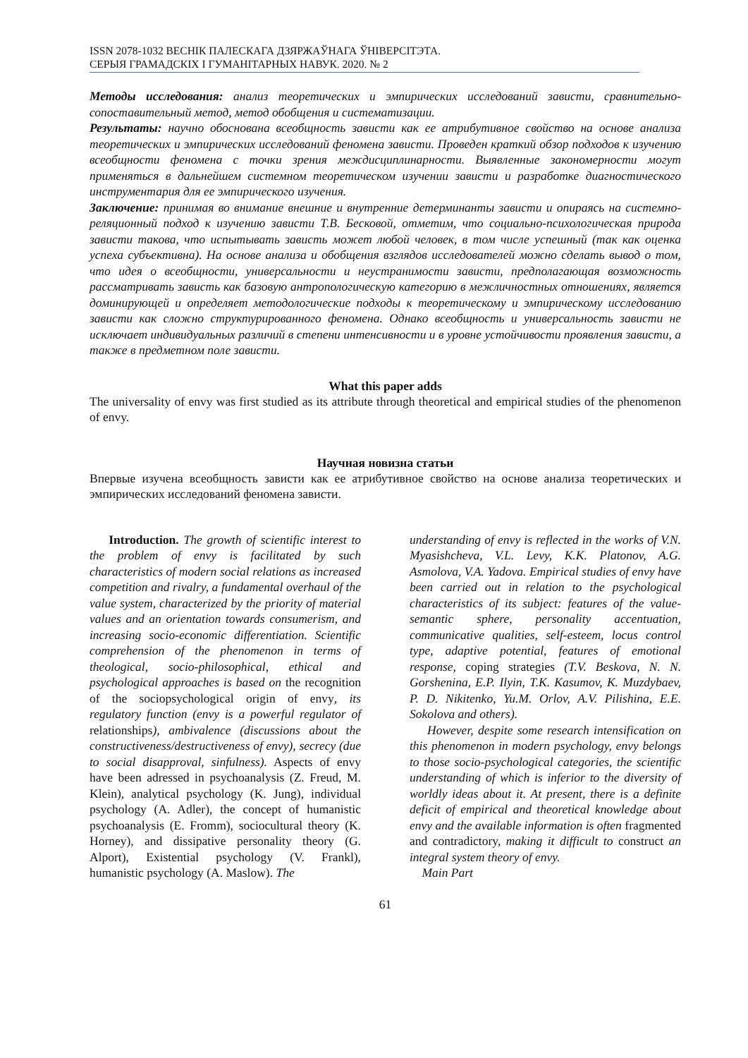ISSN 2078-1032 ВЕСНІК ПАЛЕСКАГА ДЗЯРЖАЎНАГА ЎНІВЕРСІТЭТА.
СЕРЫЯ ГРАМАДСКІХ І ГУМАНІТАРНЫХ НАВУК. 2020. № 2
Методы исследования: анализ теоретических и эмпирических исследований зависти, сравнительно-сопоставительный метод, метод обобщения и систематизации.
Результаты: научно обоснована всеобщность зависти как ее атрибутивное свойство на основе анализа теоретических и эмпирических исследований феномена зависти. Проведен краткий обзор подходов к изучению всеобщности феномена с точки зрения междисциплинарности. Выявленные закономерности могут применяться в дальнейшем системном теоретическом изучении зависти и разработке диагностического инструментария для ее эмпирического изучения.
Заключение: принимая во внимание внешние и внутренние детерминанты зависти и опираясь на системно-реляционный подход к изучению зависти Т.В. Бесковой, отметим, что социально-психологическая природа зависти такова, что испытывать зависть может любой человек, в том числе успешный (так как оценка успеха субъективна). На основе анализа и обобщения взглядов исследователей можно сделать вывод о том, что идея о всеобщности, универсальности и неустранимости зависти, предполагающая возможность рассматривать зависть как базовую антропологическую категорию в межличностных отношениях, является доминирующей и определяет методологические подходы к теоретическому и эмпирическому исследованию зависти как сложно структурированного феномена. Однако всеобщность и универсальность зависти не исключает индивидуальных различий в степени интенсивности и в уровне устойчивости проявления зависти, а также в предметном поле зависти.
What this paper adds
The universality of envy was first studied as its attribute through theoretical and empirical studies of the phenomenon of envy.
Научная новизна статьи
Впервые изучена всеобщность зависти как ее атрибутивное свойство на основе анализа теоретических и эмпирических исследований феномена зависти.
Introduction. The growth of scientific interest to the problem of envy is facilitated by such characteristics of modern social relations as increased competition and rivalry, a fundamental overhaul of the value system, characterized by the priority of material values and an orientation towards consumerism, and increasing socio-economic differentiation. Scientific comprehension of the phenomenon in terms of theological, socio-philosophical, ethical and psychological approaches is based on the recognition of the sociopsychological origin of envy, its regulatory function (envy is a powerful regulator of relationships), ambivalence (discussions about the constructiveness/destructiveness of envy), secrecy (due to social disapproval, sinfulness). Aspects of envy have been adressed in psychoanalysis (Z. Freud, M. Klein), analytical psychology (K. Jung), individual psychology (A. Adler), the concept of humanistic psychoanalysis (E. Fromm), sociocultural theory (K. Horney), and dissipative personality theory (G. Alport), Existential psychology (V. Frankl), humanistic psychology (A. Maslow). The
understanding of envy is reflected in the works of V.N. Myasishcheva, V.L. Levy, K.K. Platonov, A.G. Asmolova, V.A. Yadova. Empirical studies of envy have been carried out in relation to the psychological characteristics of its subject: features of the value-semantic sphere, personality accentuation, communicative qualities, self-esteem, locus control type, adaptive potential, features of emotional response, coping strategies (T.V. Beskova, N. N. Gorshenina, E.P. Ilyin, T.K. Kasumov, K. Muzdybaev, P. D. Nikitenko, Yu.M. Orlov, A.V. Pilishina, E.E. Sokolova and others).
However, despite some research intensification on this phenomenon in modern psychology, envy belongs to those socio-psychological categories, the scientific understanding of which is inferior to the diversity of worldly ideas about it. At present, there is a definite deficit of empirical and theoretical knowledge about envy and the available information is often fragmented and contradictory, making it difficult to construct an integral system theory of envy.
Main Part
61